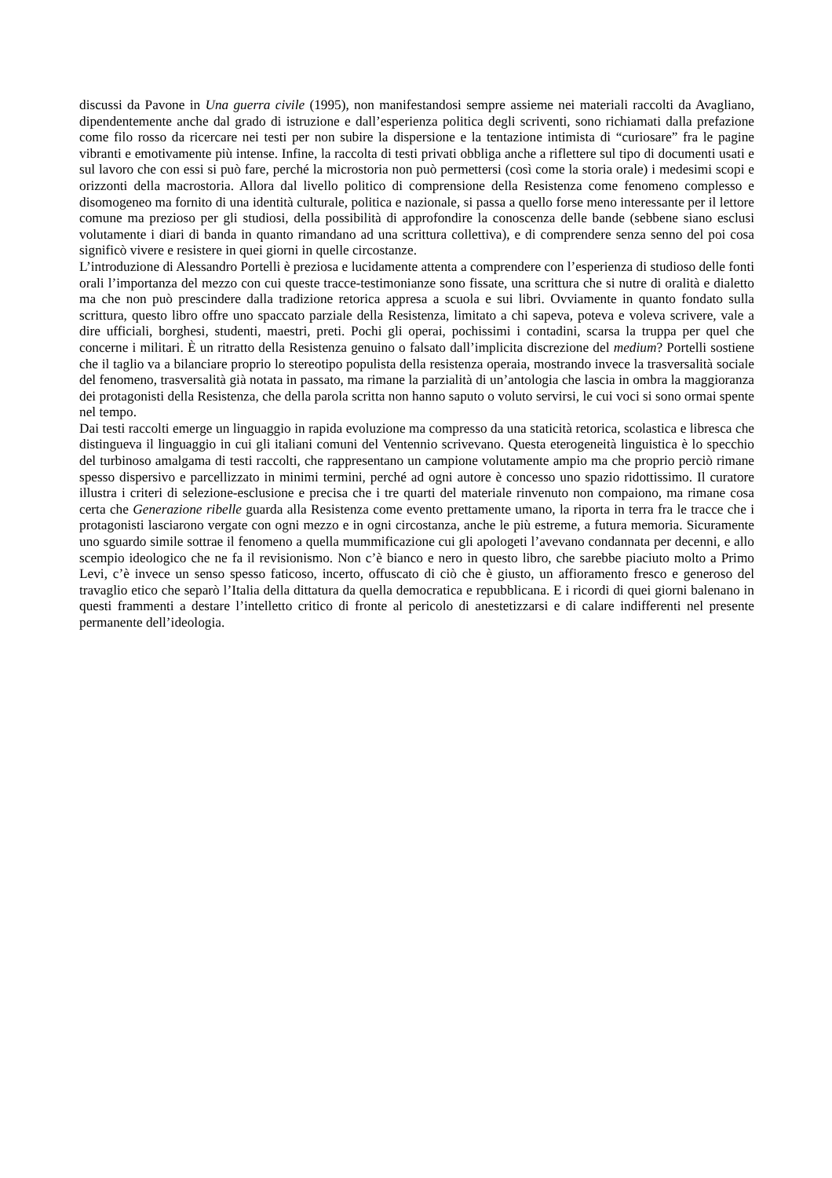discussi da Pavone in Una guerra civile (1995), non manifestandosi sempre assieme nei materiali raccolti da Avagliano, dipendentemente anche dal grado di istruzione e dall’esperienza politica degli scriventi, sono richiamati dalla prefazione come filo rosso da ricercare nei testi per non subire la dispersione e la tentazione intimista di “curiosare” fra le pagine vibranti e emotivamente più intense. Infine, la raccolta di testi privati obbliga anche a riflettere sul tipo di documenti usati e sul lavoro che con essi si può fare, perché la microstoria non può permettersi (così come la storia orale) i medesimi scopi e orizzonti della macrostoria. Allora dal livello politico di comprensione della Resistenza come fenomeno complesso e disomogeneo ma fornito di una identità culturale, politica e nazionale, si passa a quello forse meno interessante per il lettore comune ma prezioso per gli studiosi, della possibilità di approfondire la conoscenza delle bande (sebbene siano esclusi volutamente i diari di banda in quanto rimandano ad una scrittura collettiva), e di comprendere senza senno del poi cosa significò vivere e resistere in quei giorni in quelle circostanze.
L’introduzione di Alessandro Portelli è preziosa e lucidamente attenta a comprendere con l’esperienza di studioso delle fonti orali l’importanza del mezzo con cui queste tracce-testimonianze sono fissate, una scrittura che si nutre di oralità e dialetto ma che non può prescindere dalla tradizione retorica appresa a scuola e sui libri. Ovviamente in quanto fondato sulla scrittura, questo libro offre uno spaccato parziale della Resistenza, limitato a chi sapeva, poteva e voleva scrivere, vale a dire ufficiali, borghesi, studenti, maestri, preti. Pochi gli operai, pochissimi i contadini, scarsa la truppa per quel che concerne i militari. È un ritratto della Resistenza genuino o falsato dall’implicita discrezione del medium? Portelli sostiene che il taglio va a bilanciare proprio lo stereotipo populista della resistenza operaia, mostrando invece la trasversalità sociale del fenomeno, trasversalità già notata in passato, ma rimane la parzialità di un’antologia che lascia in ombra la maggioranza dei protagonisti della Resistenza, che della parola scritta non hanno saputo o voluto servirsi, le cui voci si sono ormai spente nel tempo.
Dai testi raccolti emerge un linguaggio in rapida evoluzione ma compresso da una staticità retorica, scolastica e libresca che distingueva il linguaggio in cui gli italiani comuni del Ventennio scrivevano. Questa eterogeneità linguistica è lo specchio del turbinoso amalgama di testi raccolti, che rappresentano un campione volutamente ampio ma che proprio perciò rimane spesso dispersivo e parcellizzato in minimi termini, perché ad ogni autore è concesso uno spazio ridottissimo. Il curatore illustra i criteri di selezione-esclusione e precisa che i tre quarti del materiale rinvenuto non compaiono, ma rimane cosa certa che Generazione ribelle guarda alla Resistenza come evento prettamente umano, la riporta in terra fra le tracce che i protagonisti lasciarono vergate con ogni mezzo e in ogni circostanza, anche le più estreme, a futura memoria. Sicuramente uno sguardo simile sottrae il fenomeno a quella mummificazione cui gli apologeti l’avevano condannata per decenni, e allo scempio ideologico che ne fa il revisionismo. Non c’è bianco e nero in questo libro, che sarebbe piaciuto molto a Primo Levi, c’è invece un senso spesso faticoso, incerto, offuscato di ciò che è giusto, un affioramento fresco e generoso del travaglio etico che separò l’Italia della dittatura da quella democratica e repubblicana. E i ricordi di quei giorni balenano in questi frammenti a destare l’intelletto critico di fronte al pericolo di anestetizzarsi e di calare indifferenti nel presente permanente dell’ideologia.